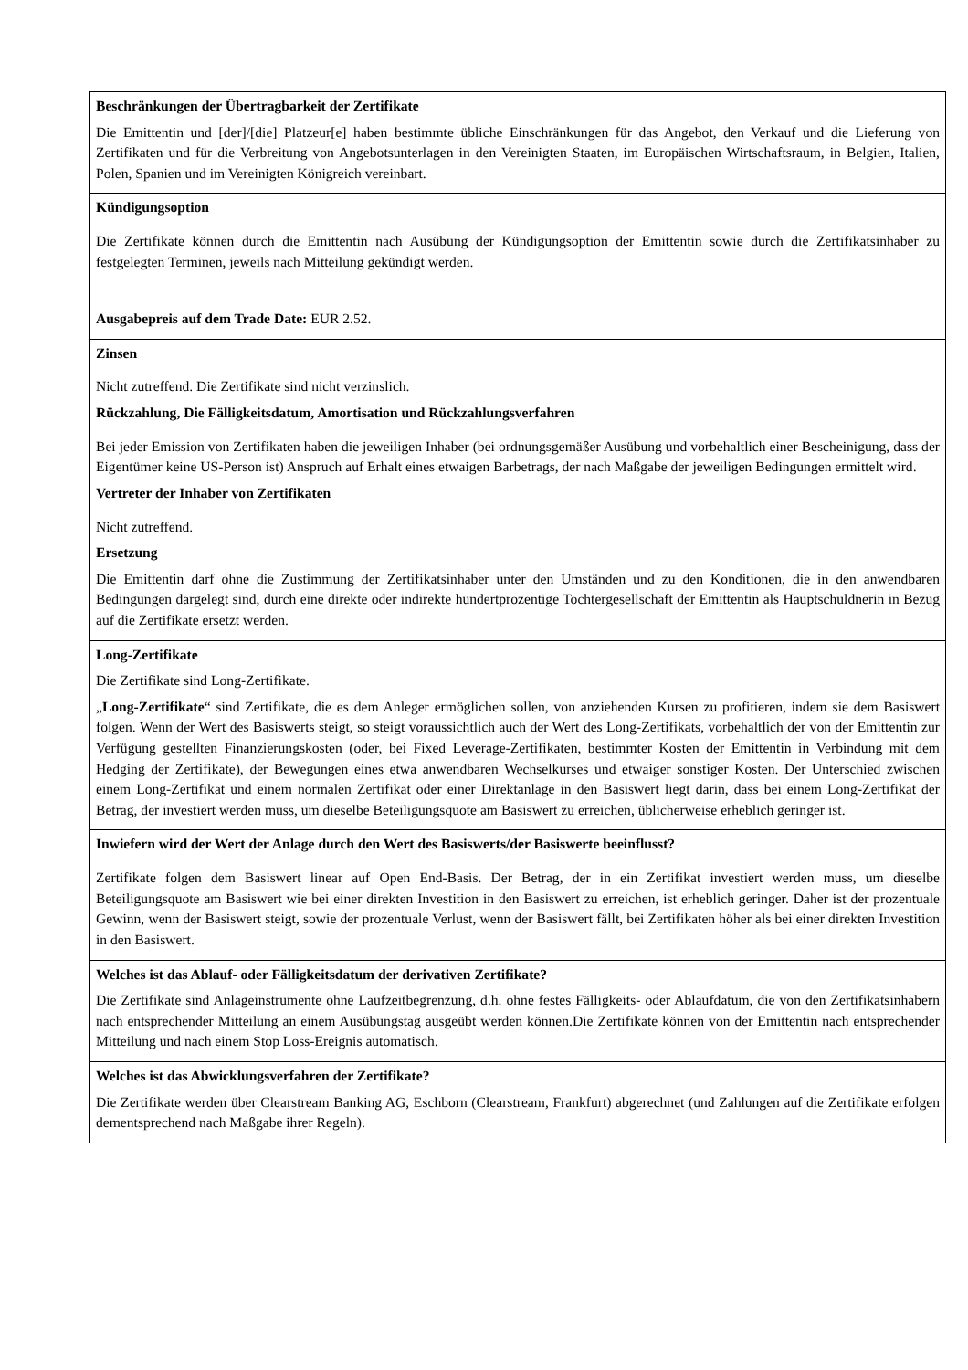| Beschränkungen der Übertragbarkeit der Zertifikate Die Emittentin und [der]/[die] Platzeur[e] haben bestimmte übliche Einschränkungen für das Angebot, den Verkauf und die Lieferung von Zertifikaten und für die Verbreitung von Angebotsunterlagen in den Vereinigten Staaten, im Europäischen Wirtschaftsraum, in Belgien, Italien, Polen, Spanien und im Vereinigten Königreich vereinbart. |
| Kündigungsoption Die Zertifikate können durch die Emittentin nach Ausübung der Kündigungsoption der Emittentin sowie durch die Zertifikatsinhaber zu festgelegten Terminen, jeweils nach Mitteilung gekündigt werden. Ausgabepreis auf dem Trade Date: EUR 2.52. |
| Zinsen Nicht zutreffend. Die Zertifikate sind nicht verzinslich. Rückzahlung, Die Fälligkeitsdatum, Amortisation und Rückzahlungsverfahren Bei jeder Emission von Zertifikaten haben die jeweiligen Inhaber (bei ordnungsgemäßer Ausübung und vorbehaltlich einer Bescheinigung, dass der Eigentümer keine US-Person ist) Anspruch auf Erhalt eines etwaigen Barbetrags, der nach Maßgabe der jeweiligen Bedingungen ermittelt wird. Vertreter der Inhaber von Zertifikaten Nicht zutreffend. Ersetzung Die Emittentin darf ohne die Zustimmung der Zertifikatsinhaber unter den Umständen und zu den Konditionen, die in den anwendbaren Bedingungen dargelegt sind, durch eine direkte oder indirekte hundertprozentige Tochtergesellschaft der Emittentin als Hauptschuldnerin in Bezug auf die Zertifikate ersetzt werden. |
| Long-Zertifikate Die Zertifikate sind Long-Zertifikate. „ Long-Zertifikate “ sind Zertifikate, die es dem Anleger ermöglichen sollen, von anziehenden Kursen zu profitieren, indem sie dem Basiswert folgen. Wenn der Wert des Basiswerts steigt, so steigt voraussichtlich auch der Wert des Long-Zertifikats, vorbehaltlich der von der Emittentin zur Verfügung gestellten Finanzierungskosten (oder, bei Fixed Leverage-Zertifikaten, bestimmter Kosten der Emittentin in Verbindung mit dem Hedging der Zertifikate), der Bewegungen eines etwa anwendbaren Wechselkurses und etwaiger sonstiger Kosten. Der Unterschied zwischen einem Long-Zertifikat und einem normalen Zertifikat oder einer Direktanlage in den Basiswert liegt darin, dass bei einem Long-Zertifikat der Betrag, der investiert werden muss, um dieselbe Beteiligungsquote am Basiswert zu erreichen, üblicherweise erheblich geringer ist. |
| Inwiefern wird der Wert der Anlage durch den Wert des Basiswerts/der Basiswerte beeinflusst? Zertifikate folgen dem Basiswert linear auf Open End-Basis. Der Betrag, der in ein Zertifikat investiert werden muss, um dieselbe Beteiligungsquote am Basiswert wie bei einer direkten Investition in den Basiswert zu erreichen, ist erheblich geringer. Daher ist der prozentuale Gewinn, wenn der Basiswert steigt, sowie der prozentuale Verlust, wenn der Basiswert fällt, bei Zertifikaten höher als bei einer direkten Investition in den Basiswert. |
| Welches ist das Ablauf- oder Fälligkeitsdatum der derivativen Zertifikate? Die Zertifikate sind Anlageinstrumente ohne Laufzeitbegrenzung, d.h. ohne festes Fälligkeits- oder Ablaufdatum, die von den Zertifikatsinhabern nach entsprechender Mitteilung an einem Ausübungstag ausgeübt werden können.Die Zertifikate können von der Emittentin nach entsprechender Mitteilung und nach einem Stop Loss-Ereignis automatisch. |
| Welches ist das Abwicklungsverfahren der Zertifikate? Die Zertifikate werden über Clearstream Banking AG, Eschborn (Clearstream, Frankfurt) abgerechnet (und Zahlungen auf die Zertifikate erfolgen dementsprechend nach Maßgabe ihrer Regeln). |